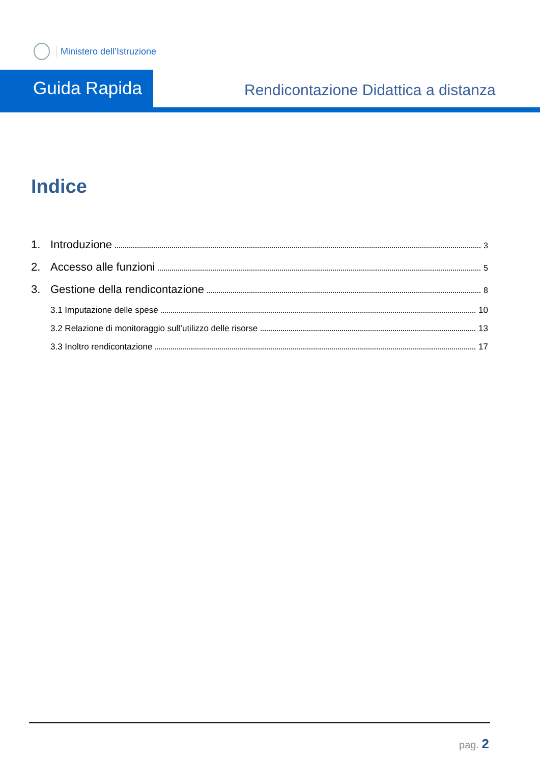Ministero dell’Istruzione
Guida Rapida
Rendicontazione Didattica a distanza
Indice
1. Introduzione 3
2. Accesso alle funzioni 5
3. Gestione della rendicontazione 8
3.1 Imputazione delle spese 10
3.2 Relazione di monitoraggio sull’utilizzo delle risorse 13
3.3 Inoltro rendicontazione 17
pag. 2